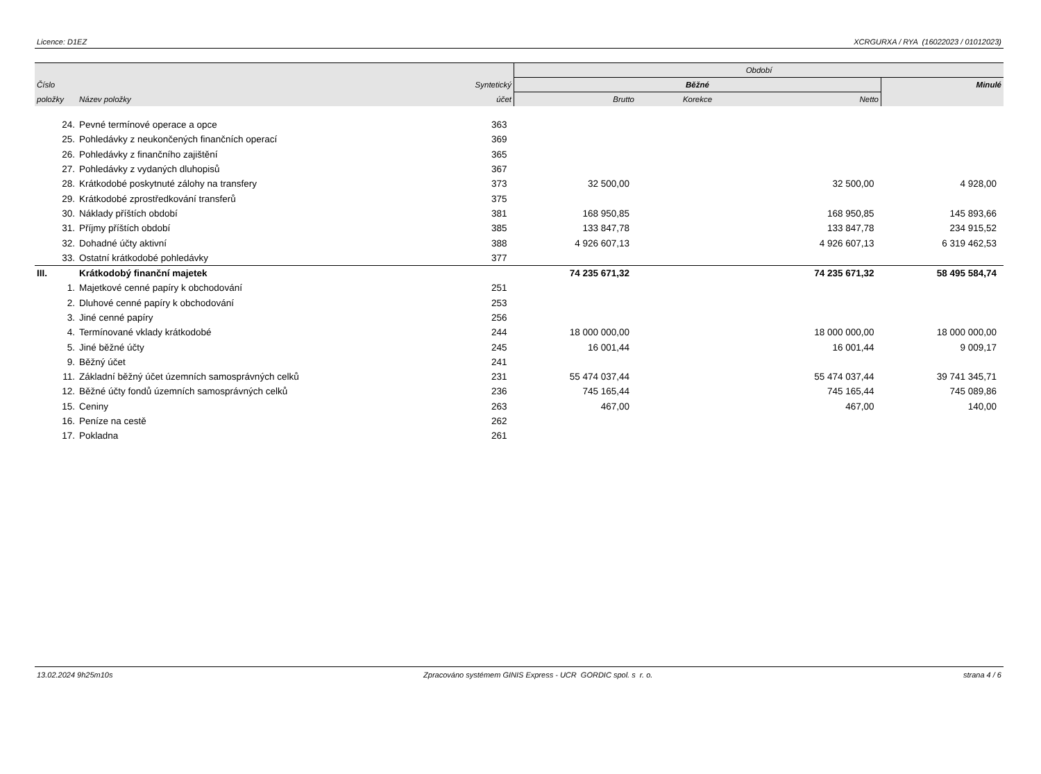Licence: D1EZ XCRGURXA / RYA (16022023 / 01012023)
| | | | Období | | | |
| --- | --- | --- | --- | --- | --- | --- |
| Číslo | | Syntetický | Běžné | | | Minulé |
| položky | Název položky | účet | Brutto | Korekce | Netto | |
| 24. | Pevné termínové operace a opce | 363 | | | | |
| 25. | Pohledávky z neukončených finančních operací | 369 | | | | |
| 26. | Pohledávky z finančního zajištění | 365 | | | | |
| 27. | Pohledávky z vydaných dluhopisů | 367 | | | | |
| 28. | Krátkodobé poskytnuté zálohy na transfery | 373 | 32 500,00 | | 32 500,00 | 4 928,00 |
| 29. | Krátkodobé zprostředkování transferů | 375 | | | | |
| 30. | Náklady příštích období | 381 | 168 950,85 | | 168 950,85 | 145 893,66 |
| 31. | Příjmy příštích období | 385 | 133 847,78 | | 133 847,78 | 234 915,52 |
| 32. | Dohadné účty aktivní | 388 | 4 926 607,13 | | 4 926 607,13 | 6 319 462,53 |
| 33. | Ostatní krátkodobé pohledávky | 377 | | | | |
| III. | Krátkodobý finanční majetek | | 74 235 671,32 | | 74 235 671,32 | 58 495 584,74 |
| 1. | Majetkové cenné papíry k obchodování | 251 | | | | |
| 2. | Dluhové cenné papíry k obchodování | 253 | | | | |
| 3. | Jiné cenné papíry | 256 | | | | |
| 4. | Termínované vklady krátkodobé | 244 | 18 000 000,00 | | 18 000 000,00 | 18 000 000,00 |
| 5. | Jiné běžné účty | 245 | 16 001,44 | | 16 001,44 | 9 009,17 |
| 9. | Běžný účet | 241 | | | | |
| 11. | Základní běžný účet územních samosprávných celků | 231 | 55 474 037,44 | | 55 474 037,44 | 39 741 345,71 |
| 12. | Běžné účty fondů územních samosprávných celků | 236 | 745 165,44 | | 745 165,44 | 745 089,86 |
| 15. | Ceniny | 263 | 467,00 | | 467,00 | 140,00 |
| 16. | Peníze na cestě | 262 | | | | |
| 17. | Pokladna | 261 | | | | |
13.02.2024 9h25m10s Zpracováno systémem GINIS Express - UCR GORDIC spol. s r. o. strana 4 / 6